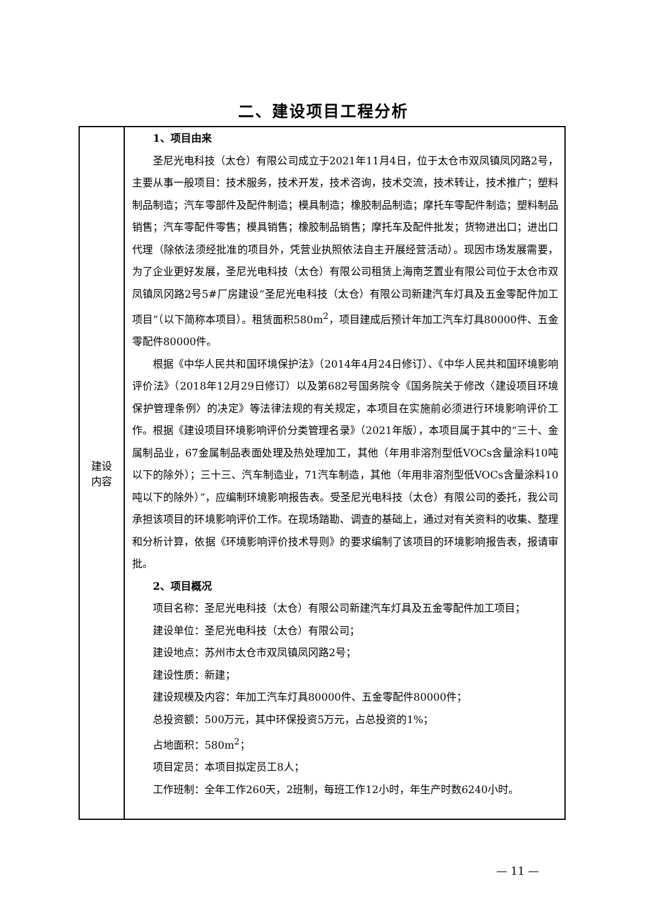二、建设项目工程分析
| 建设 内容 | 1、项目由来 圣尼光电科技（太仓）有限公司成立于2021年11月4日，位于太仓市双凤镇凤冈路2号，主要从事一般项目：技术服务，技术开发，技术咨询，技术交流，技术转让，技术推广；塑料制品制造；汽车零部件及配件制造；模具制造；橡胶制品制造；摩托车零配件制造；塑料制品销售；汽车零配件零售；模具销售；橡胶制品销售；摩托车及配件批发；货物进出口；进出口代理（除依法须经批准的项目外，凭营业执照依法自主开展经营活动）。现因市场发展需要，为了企业更好发展，圣尼光电科技（太仓）有限公司租赁上海南芝置业有限公司位于太仓市双凤镇凤冈路2号5#厂房建设“圣尼光电科技（太仓）有限公司新建汽车灯具及五金零配件加工项目”（以下简称本项目）。租赁面积580m<sup>2</sup>，项目建成后预计年加工汽车灯具80000件、五金零配件80000件。 根据《中华人民共和国环境保护法》（2014年4月24日修订）、《中华人民共和国环境影响评价法》（2018年12月29日修订）以及第682号国务院令《国务院关于修改〈建设项目环境保护管理条例〉的决定》等法律法规的有关规定，本项目在实施前必须进行环境影响评价工作。根据《建设项目环境影响评价分类管理名录》（2021年版），本项目属于其中的“三十、金属制品业，67金属制品表面处理及热处理加工，其他（年用非溶剂型低VOCs含量涂料10吨以下的除外）；三十三、汽车制造业，71汽车制造，其他（年用非溶剂型低VOCs含量涂料10吨以下的除外）”，应编制环境影响报告表。受圣尼光电科技（太仓）有限公司的委托，我公司承担该项目的环境影响评价工作。在现场踏勘、调查的基础上，通过对有关资料的收集、整理和分析计算，依据《环境影响评价技术导则》的要求编制了该项目的环境影响报告表，报请审批。 2、项目概况 项目名称：圣尼光电科技（太仓）有限公司新建汽车灯具及五金零配件加工项目； 建设单位：圣尼光电科技（太仓）有限公司； 建设地点：苏州市太仓市双凤镇凤冈路2号； 建设性质：新建； 建设规模及内容：年加工汽车灯具80000件、五金零配件80000件； 总投资额：500万元，其中环保投资5万元，占总投资的1%； 占地面积：580m<sup>2</sup>； 项目定员：本项目拟定员工8人； 工作班制：全年工作260天，2班制，每班工作12小时，年生产时数6240小时。 |
— 11 —